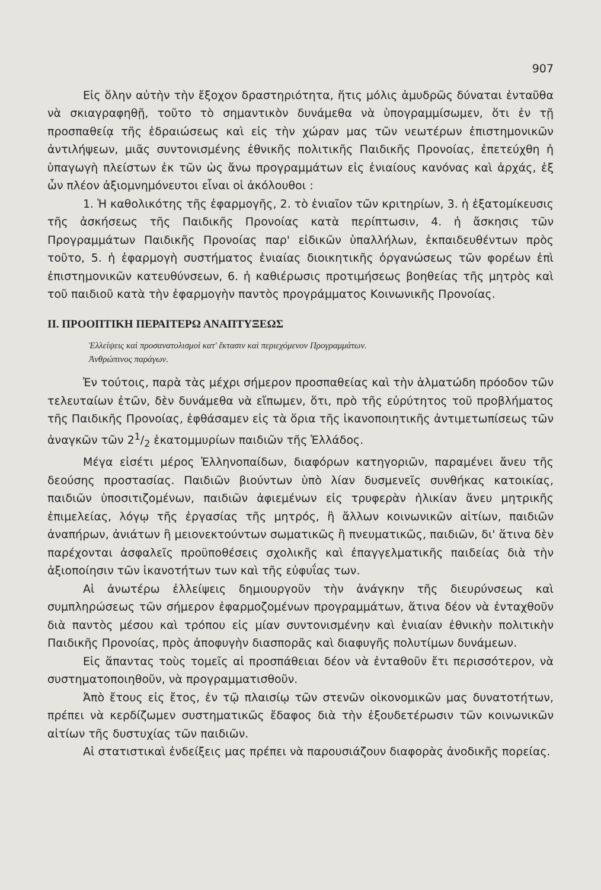907
Εἰς ὅλην αὐτὴν τὴν ἔξοχον δραστηριότητα, ἥτις μόλις ἀμυδρῶς δύναται ἐνταῦθα νὰ σκιαγραφηθῇ, τοῦτο τὸ σημαντικὸν δυνάμεθα νὰ ὑπογραμμίσωμεν, ὅτι ἐν τῇ προσπαθείᾳ τῆς ἑδραιώσεως καὶ εἰς τὴν χώραν μας τῶν νεωτέρων ἐπιστημονικῶν ἀντιλήψεων, μιᾶς συντονισμένης ἐθνικῆς πολιτικῆς Παιδικῆς Προνοίας, ἐπετεύχθη ἡ ὑπαγωγὴ πλείστων ἐκ τῶν ὡς ἄνω προγραμμάτων εἰς ἑνιαίους κανόνας καὶ ἀρχάς, ἐξ ὧν πλέον ἀξιομνημόνευτοι εἶναι οἱ ἀκόλουθοι :
1. Ἡ καθολικότης τῆς ἐφαρμογῆς, 2. τὸ ἑνιαῖον τῶν κριτηρίων, 3. ἡ ἐξατομίκευσις τῆς ἀσκήσεως τῆς Παιδικῆς Προνοίας κατὰ περίπτωσιν, 4. ἡ ἄσκησις τῶν Προγραμμάτων Παιδικῆς Προνοίας παρ' εἰδικῶν ὑπαλλήλων, ἐκπαιδευθέντων πρὸς τοῦτο, 5. ἡ ἐφαρμογὴ συστήματος ἑνιαίας διοικητικῆς ὀργανώσεως τῶν φορέων ἐπὶ ἐπιστημονικῶν κατευθύνσεων, 6. ἡ καθιέρωσις προτιμήσεως βοηθείας τῆς μητρὸς καὶ τοῦ παιδιοῦ κατὰ τὴν ἐφαρμογὴν παντὸς προγράμματος Κοινωνικῆς Προνοίας.
II. ΠΡΟΟΠΤΙΚΗ ΠΕΡΑΙΤΕΡΩ ΑΝΑΠΤΥΞΕΩΣ
Ἐλλείψεις καὶ προσανατολισμοὶ κατ' ἔκτασιν καὶ περιεχόμενον Προγραμμάτων.
Ἀνθρώπινος παράγων.
Ἐν τούτοις, παρὰ τὰς μέχρι σήμερον προσπαθείας καὶ τὴν ἁλματώδη πρόοδον τῶν τελευταίων ἐτῶν, δὲν δυνάμεθα νὰ εἴπωμεν, ὅτι, πρὸ τῆς εὐρύτητος τοῦ προβλήματος τῆς Παιδικῆς Προνοίας, ἐφθάσαμεν εἰς τὰ ὅρια τῆς ἱκανοποιητικῆς ἀντιμετωπίσεως τῶν ἀναγκῶν τῶν 21/2 ἑκατομμυρίων παιδιῶν τῆς Ἑλλάδος.
Μέγα εἰσέτι μέρος Ἑλληνοπαίδων, διαφόρων κατηγοριῶν, παραμένει ἄνευ τῆς δεούσης προστασίας. Παιδιῶν βιούντων ὑπὸ λίαν δυσμενεῖς συνθήκας κατοικίας, παιδιῶν ὑποσιτιζομένων, παιδιῶν ἀφιεμένων εἰς τρυφερὰν ἡλικίαν ἄνευ μητρικῆς ἐπιμελείας, λόγῳ τῆς ἐργασίας τῆς μητρός, ἢ ἄλλων κοινωνικῶν αἰτίων, παιδιῶν ἀναπήρων, ἀνιάτων ἢ μειονεκτούντων σωματικῶς ἢ πνευματικῶς, παιδιῶν, δι' ἅτινα δὲν παρέχονται ἀσφαλεῖς προϋποθέσεις σχολικῆς καὶ ἐπαγγελματικῆς παιδείας διὰ τὴν ἀξιοποίησιν τῶν ἱκανοτήτων των καὶ τῆς εὐφυΐας των.
Αἱ ἀνωτέρω ἐλλείψεις δημιουργοῦν τὴν ἀνάγκην τῆς διευρύνσεως καὶ συμπληρώσεως τῶν σήμερον ἐφαρμοζομένων προγραμμάτων, ἅτινα δέον νὰ ἐνταχθοῦν διὰ παντὸς μέσου καὶ τρόπου εἰς μίαν συντονισμένην καὶ ἑνιαίαν ἐθνικὴν πολιτικὴν Παιδικῆς Προνοίας, πρὸς ἀποφυγὴν διασπορᾶς καὶ διαφυγῆς πολυτίμων δυνάμεων.
Εἰς ἅπαντας τοὺς τομεῖς αἱ προσπάθειαι δέον νὰ ἐνταθοῦν ἔτι περισσότερον, νὰ συστηματοποιηθοῦν, νὰ προγραμματισθοῦν.
Ἀπὸ ἔτους εἰς ἔτος, ἐν τῷ πλαισίῳ τῶν στενῶν οἰκονομικῶν μας δυνατοτήτων, πρέπει νὰ κερδίζωμεν συστηματικῶς ἔδαφος διὰ τὴν ἐξουδετέρωσιν τῶν κοινωνικῶν αἰτίων τῆς δυστυχίας τῶν παιδιῶν.
Αἱ στατιστικαὶ ἐνδείξεις μας πρέπει νὰ παρουσιάζουν διαφορὰς ἀνοδικῆς πορείας.